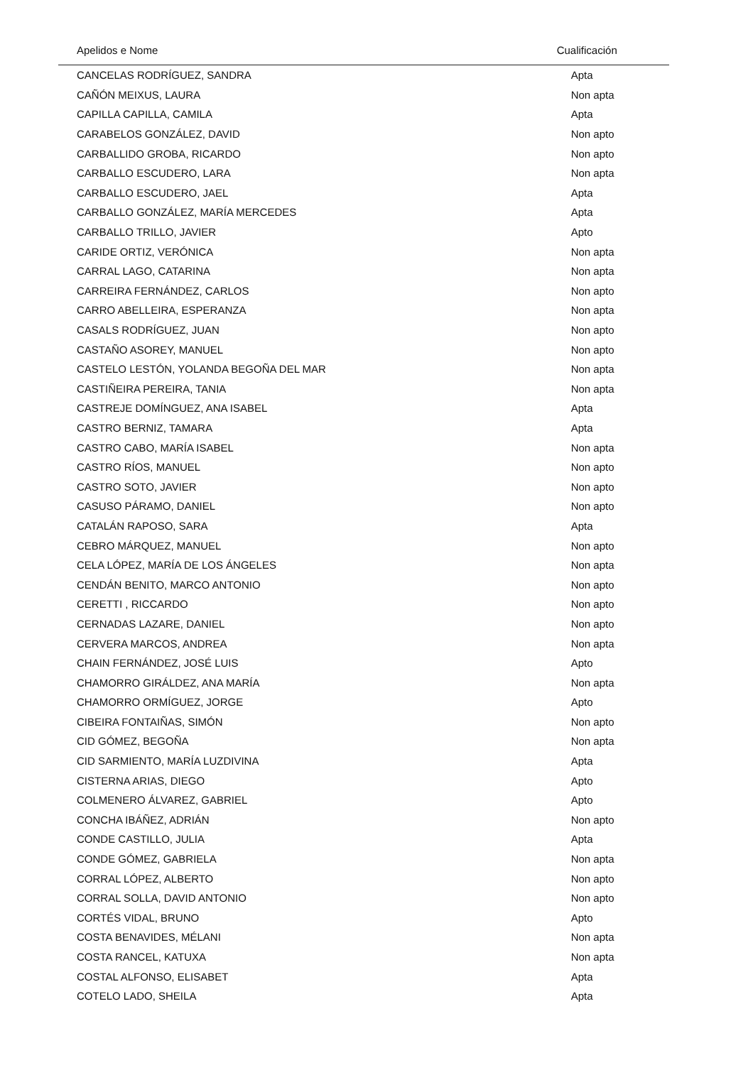| Apelidos e Nome | Cualificación |
| --- | --- |
| CANCELAS RODRÍGUEZ, SANDRA | Apta |
| CAÑÓN MEIXUS, LAURA | Non apta |
| CAPILLA CAPILLA, CAMILA | Apta |
| CARABELOS GONZÁLEZ, DAVID | Non apto |
| CARBALLIDO GROBA, RICARDO | Non apto |
| CARBALLO ESCUDERO, LARA | Non apta |
| CARBALLO ESCUDERO, JAEL | Apta |
| CARBALLO GONZÁLEZ, MARÍA MERCEDES | Apta |
| CARBALLO TRILLO, JAVIER | Apto |
| CARIDE ORTIZ, VERÓNICA | Non apta |
| CARRAL LAGO, CATARINA | Non apta |
| CARREIRA FERNÁNDEZ, CARLOS | Non apto |
| CARRO ABELLEIRA, ESPERANZA | Non apta |
| CASALS RODRÍGUEZ, JUAN | Non apto |
| CASTAÑO ASOREY, MANUEL | Non apto |
| CASTELO LESTÓN, YOLANDA BEGOÑA DEL MAR | Non apta |
| CASTIÑEIRA PEREIRA, TANIA | Non apta |
| CASTREJE DOMÍNGUEZ, ANA ISABEL | Apta |
| CASTRO BERNIZ, TAMARA | Apta |
| CASTRO CABO, MARÍA ISABEL | Non apta |
| CASTRO RÍOS, MANUEL | Non apto |
| CASTRO SOTO, JAVIER | Non apto |
| CASUSO PÁRAMO, DANIEL | Non apto |
| CATALÁN RAPOSO, SARA | Apta |
| CEBRO MÁRQUEZ, MANUEL | Non apto |
| CELA LÓPEZ, MARÍA DE LOS ÁNGELES | Non apta |
| CENDÁN BENITO, MARCO ANTONIO | Non apto |
| CERETTI , RICCARDO | Non apto |
| CERNADAS LAZARE, DANIEL | Non apto |
| CERVERA MARCOS, ANDREA | Non apta |
| CHAIN FERNÁNDEZ, JOSÉ LUIS | Apto |
| CHAMORRO GIRÁLDEZ, ANA MARÍA | Non apta |
| CHAMORRO ORMÍGUEZ, JORGE | Apto |
| CIBEIRA FONTAIÑAS, SIMÓN | Non apto |
| CID GÓMEZ, BEGOÑA | Non apta |
| CID SARMIENTO, MARÍA LUZDIVINA | Apta |
| CISTERNA ARIAS, DIEGO | Apto |
| COLMENERO ÁLVAREZ, GABRIEL | Apto |
| CONCHA IBÁÑEZ, ADRIÁN | Non apto |
| CONDE CASTILLO, JULIA | Apta |
| CONDE GÓMEZ, GABRIELA | Non apta |
| CORRAL LÓPEZ, ALBERTO | Non apto |
| CORRAL SOLLA, DAVID ANTONIO | Non apto |
| CORTÉS VIDAL, BRUNO | Apto |
| COSTA BENAVIDES, MÉLANI | Non apta |
| COSTA RANCEL, KATUXA | Non apta |
| COSTAL ALFONSO, ELISABET | Apta |
| COTELO LADO, SHEILA | Apta |